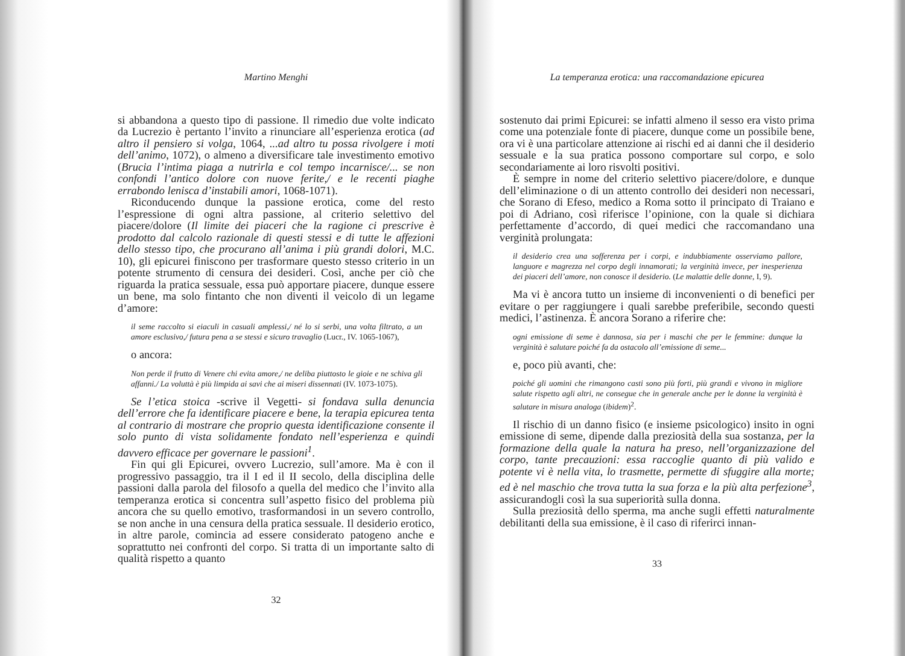Martino Menghi
si abbandona a questo tipo di passione. Il rimedio due volte indicato da Lucrezio è pertanto l’invito a rinunciare all’esperienza erotica (ad altro il pensiero si volga, 1064, ...ad altro tu possa rivolgere i moti dell’animo, 1072), o almeno a diversificare tale investimento emotivo (Brucia l’intima piaga a nutrirla e col tempo incarnisce/... se non confondi l’antico dolore con nuove ferite,/ e le recenti piaghe errabondo lenisca d’instabili amori, 1068-1071).
Riconducendo dunque la passione erotica, come del resto l’espressione di ogni altra passione, al criterio selettivo del piacere/dolore (Il limite dei piaceri che la ragione ci prescrive è prodotto dal calcolo razionale di questi stessi e di tutte le affezioni dello stesso tipo, che procurano all’anima i più grandi dolori, M.C. 10), gli epicurei finiscono per trasformare questo stesso criterio in un potente strumento di censura dei desideri. Così, anche per ciò che riguarda la pratica sessuale, essa può apportare piacere, dunque essere un bene, ma solo fintanto che non diventi il veicolo di un legame d’amore:
il seme raccolto si eiaculi in casuali amplessi,/ né lo si serbi, una volta filtrato, a un amore esclusivo,/ futura pena a se stessi e sicuro travaglio (Lucr., IV. 1065-1067),
o ancora:
Non perde il frutto di Venere chi evita amore,/ ne deliba piuttosto le gioie e ne schiva gli affanni./ La voluttà è più limpida ai savi che ai miseri dissennati (IV. 1073-1075).
Se l’etica stoica -scrive il Vegetti- si fondava sulla denuncia dell’errore che fa identificare piacere e bene, la terapia epicurea tenta al contrario di mostrare che proprio questa identificazione consente il solo punto di vista solidamente fondato nell’esperienza e quindi davvero efficace per governare le passioni<sup>1</sup>.
Fin qui gli Epicurei, ovvero Lucrezio, sull’amore. Ma è con il progressivo passaggio, tra il I ed il II secolo, della disciplina delle passioni dalla parola del filosofo a quella del medico che l’invito alla temperanza erotica si concentra sull’aspetto fisico del problema più ancora che su quello emotivo, trasformandosi in un severo controllo, se non anche in una censura della pratica sessuale. Il desiderio erotico, in altre parole, comincia ad essere considerato patogeno anche e soprattutto nei confronti del corpo. Si tratta di un importante salto di qualità rispetto a quanto
32
La temperanza erotica: una raccomandazione epicurea
sostenuto dai primi Epicurei: se infatti almeno il sesso era visto prima come una potenziale fonte di piacere, dunque come un possibile bene, ora vi è una particolare attenzione ai rischi ed ai danni che il desiderio sessuale e la sua pratica possono comportare sul corpo, e solo secondariamente ai loro risvolti positivi.
È sempre in nome del criterio selettivo piacere/dolore, e dunque dell’eliminazione o di un attento controllo dei desideri non necessari, che Sorano di Efeso, medico a Roma sotto il principato di Traiano e poi di Adriano, così riferisce l’opinione, con la quale si dichiara perfettamente d’accordo, di quei medici che raccomandano una verginità prolungata:
il desiderio crea una sofferenza per i corpi, e indubbiamente osserviamo pallore, languore e magrezza nel corpo degli innamorati; la verginità invece, per inesperienza dei piaceri dell’amore, non conosce il desiderio. (Le malattie delle donne, I, 9).
Ma vi è ancora tutto un insieme di inconvenienti o di benefici per evitare o per raggiungere i quali sarebbe preferibile, secondo questi medici, l’astinenza. È ancora Sorano a riferire che:
ogni emissione di seme è dannosa, sia per i maschi che per le femmine: dunque la verginità è salutare poiché fa da ostacolo all’emissione di seme...
e, poco più avanti, che:
poiché gli uomini che rimangono casti sono più forti, più grandi e vivono in migliore salute rispetto agli altri, ne consegue che in generale anche per le donne la verginità è salutare in misura analoga (ibidem)<sup>2</sup>.
Il rischio di un danno fisico (e insieme psicologico) insito in ogni emissione di seme, dipende dalla preziosità della sua sostanza, per la formazione della quale la natura ha preso, nell’organizzazione del corpo, tante precauzioni: essa raccoglie quanto di più valido e potente vi è nella vita, lo trasmette, permette di sfuggire alla morte; ed è nel maschio che trova tutta la sua forza e la più alta perfezione<sup>3</sup>, assicurandogli così la sua superiorità sulla donna.
Sulla preziosità dello sperma, ma anche sugli effetti naturalmente debilitanti della sua emissione, è il caso di riferirci innan-
33